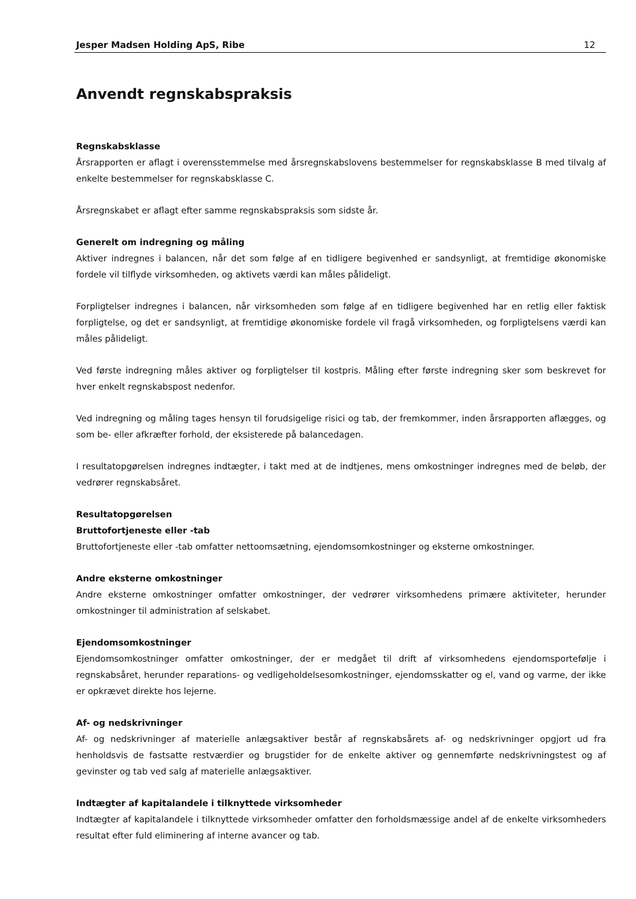Jesper Madsen Holding ApS, Ribe 12
Anvendt regnskabspraksis
Regnskabsklasse
Årsrapporten er aflagt i overensstemmelse med årsregnskabslovens bestemmelser for regnskabsklasse B med tilvalg af enkelte bestemmelser for regnskabsklasse C.
Årsregnskabet er aflagt efter samme regnskabspraksis som sidste år.
Generelt om indregning og måling
Aktiver indregnes i balancen, når det som følge af en tidligere begivenhed er sandsynligt, at fremtidige økonomiske fordele vil tilflyde virksomheden, og aktivets værdi kan måles pålideligt.
Forpligtelser indregnes i balancen, når virksomheden som følge af en tidligere begivenhed har en retlig eller faktisk forpligtelse, og det er sandsynligt, at fremtidige økonomiske fordele vil fragå virksomheden, og forpligtelsens værdi kan måles pålideligt.
Ved første indregning måles aktiver og forpligtelser til kostpris. Måling efter første indregning sker som beskrevet for hver enkelt regnskabspost nedenfor.
Ved indregning og måling tages hensyn til forudsigelige risici og tab, der fremkommer, inden årsrapporten aflægges, og som be- eller afkræfter forhold, der eksisterede på balancedagen.
I resultatopgørelsen indregnes indtægter, i takt med at de indtjenes, mens omkostninger indregnes med de beløb, der vedrører regnskabsåret.
Resultatopgørelsen
Bruttofortjeneste eller -tab
Bruttofortjeneste eller -tab omfatter nettoomsætning, ejendomsomkostninger og eksterne omkostninger.
Andre eksterne omkostninger
Andre eksterne omkostninger omfatter omkostninger, der vedrører virksomhedens primære aktiviteter, herunder omkostninger til administration af selskabet.
Ejendomsomkostninger
Ejendomsomkostninger omfatter omkostninger, der er medgået til drift af virksomhedens ejendomsportefølje i regnskabsåret, herunder reparations- og vedligeholdelsesomkostninger, ejendomsskatter og el, vand og varme, der ikke er opkrævet direkte hos lejerne.
Af- og nedskrivninger
Af- og nedskrivninger af materielle anlægsaktiver består af regnskabsårets af- og nedskrivninger opgjort ud fra henholdsvis de fastsatte restværdier og brugstider for de enkelte aktiver og gennemførte nedskrivningstest og af gevinster og tab ved salg af materielle anlægsaktiver.
Indtægter af kapitalandele i tilknyttede virksomheder
Indtægter af kapitalandele i tilknyttede virksomheder omfatter den forholdsmæssige andel af de enkelte virksomheders resultat efter fuld eliminering af interne avancer og tab.